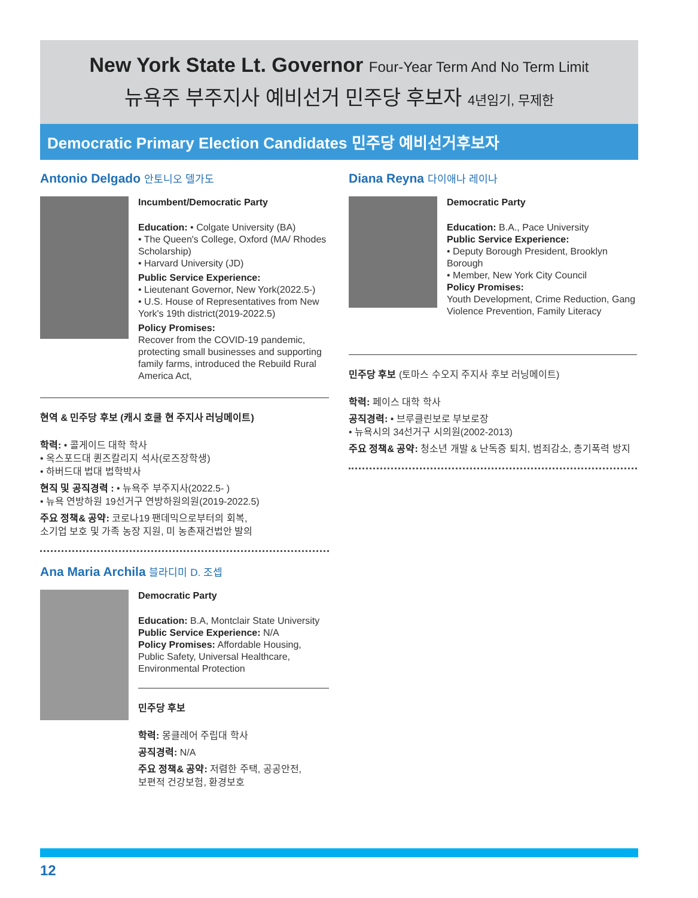New York State Lt. Governor Four-Year Term And No Term Limit
뉴욕주 부주지사 예비선거 민주당 후보자 4년임기, 무제한
Democratic Primary Election Candidates 민주당 예비선거후보자
Antonio Delgado 안토니오 델가도
Incumbent/Democratic Party
Education: • Colgate University (BA)
• The Queen's College, Oxford (MA/ Rhodes Scholarship)
• Harvard University (JD)
Public Service Experience:
• Lieutenant Governor, New York(2022.5-)
• U.S. House of Representatives from New York's 19th district(2019-2022.5)
Policy Promises:
Recover from the COVID-19 pandemic, protecting small businesses and supporting family farms, introduced the Rebuild Rural America Act,
현역 & 민주당 후보 (캐시 호쿨 현 주지사 러닝메이트)
학력: • 콜게이드 대학 학사
• 옥스포드대 퀸즈칼리지 석사(로즈장학생)
• 하버드대 법대 법학박사
현직 및 공직경력 : • 뉴욕주 부주지사(2022.5- )
• 뉴욕 연방하원 19선거구 연방하원의원(2019-2022.5)
주요 정책& 공약: 코로나19 팬데믹으로부터의 회복,
소기업 보호 및 가족 농장 지원, 미 농촌재건법안 발의
Ana Maria Archila 블라디미 D. 조셉
Democratic Party
Education: B.A, Montclair State University
Public Service Experience: N/A
Policy Promises: Affordable Housing, Public Safety, Universal Healthcare, Environmental Protection
민주당 후보
학력: 몽클레어 주립대 학사
공직경력: N/A
주요 정책& 공약: 저렴한 주택, 공공안전,
보편적 건강보험, 환경보호
Diana Reyna 다이애나 레이나
Democratic Party
Education: B.A., Pace University
Public Service Experience:
• Deputy Borough President, Brooklyn Borough
• Member, New York City Council
Policy Promises:
Youth Development, Crime Reduction, Gang Violence Prevention, Family Literacy
민주당 후보 (토마스 수오지 주지사 후보 러닝메이트)
학력: 페이스 대학 학사
공직경력: • 브루클린보로 부보로장
• 뉴욕시의 34선거구 시의원(2002-2013)
주요 정책& 공약: 청소년 개발 & 난독증 퇴치, 범죄감소, 총기폭력 방지
12